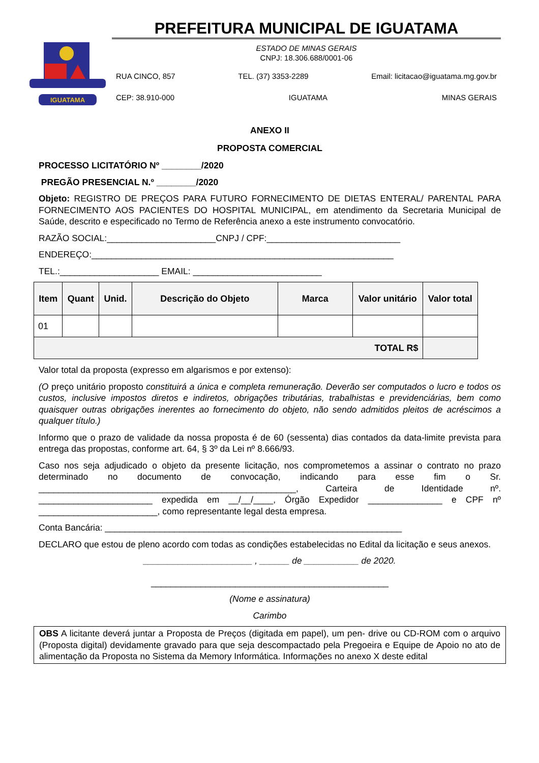IGUATAMA
PREFEITURA MUNICIPAL DE IGUATAMA
ESTADO DE MINAS GERAIS
CNPJ: 18.306.688/0001-06
RUA CINCO, 857 TEL. (37) 3353-2289 Email: licitacao@iguatama.mg.gov.br
CEP: 38.910-000 IGUATAMA MINAS GERAIS
ANEXO II
PROPOSTA COMERCIAL
PROCESSO LICITATÓRIO Nº ________/2020
PREGÃO PRESENCIAL N.º ________/2020
Objeto: REGISTRO DE PREÇOS PARA FUTURO FORNECIMENTO DE DIETAS ENTERAL/ PARENTAL PARA FORNECIMENTO AOS PACIENTES DO HOSPITAL MUNICIPAL, em atendimento da Secretaria Municipal de Saúde, descrito e especificado no Termo de Referência anexo a este instrumento convocatório.
RAZÃO SOCIAL:______________________CNPJ / CPF:___________________________
ENDEREÇO:_____________________________________________________________
TEL.:____________________ EMAIL: __________________________
| Item | Quant | Unid. | Descrição do Objeto | Marca | Valor unitário | Valor total |
| --- | --- | --- | --- | --- | --- | --- |
| 01 | | | | | | |
| TOTAL R$ | | | | | | |
Valor total da proposta (expresso em algarismos e por extenso):
(O preço unitário proposto constituirá a única e completa remuneração. Deverão ser computados o lucro e todos os custos, inclusive impostos diretos e indiretos, obrigações tributárias, trabalhistas e previdenciárias, bem como quaisquer outras obrigações inerentes ao fornecimento do objeto, não sendo admitidos pleitos de acréscimos a qualquer título.)
Informo que o prazo de validade da nossa proposta é de 60 (sessenta) dias contados da data-limite prevista para entrega das propostas, conforme art. 64, § 3º da Lei nº 8.666/93.
Caso nos seja adjudicado o objeto da presente licitação, nos comprometemos a assinar o contrato no prazo determinado no documento de convocação, indicando para esse fim o Sr. ____________________________________________________, Carteira de Identidade nº. _______________________ expedida em __/__/____, Órgão Expedidor _______________ e CPF nº ________________________, como representante legal desta empresa.
Conta Bancária: ____________________________________________________________
DECLARO que estou de pleno acordo com todas as condições estabelecidas no Edital da licitação e seus anexos.
______________________ , ______ de ___________ de 2020.
________________________________________________
(Nome e assinatura)
Carimbo
OBS A licitante deverá juntar a Proposta de Preços (digitada em papel), um pen- drive ou CD-ROM com o arquivo (Proposta digital) devidamente gravado para que seja descompactado pela Pregoeira e Equipe de Apoio no ato de alimentação da Proposta no Sistema da Memory Informática. Informações no anexo X deste edital